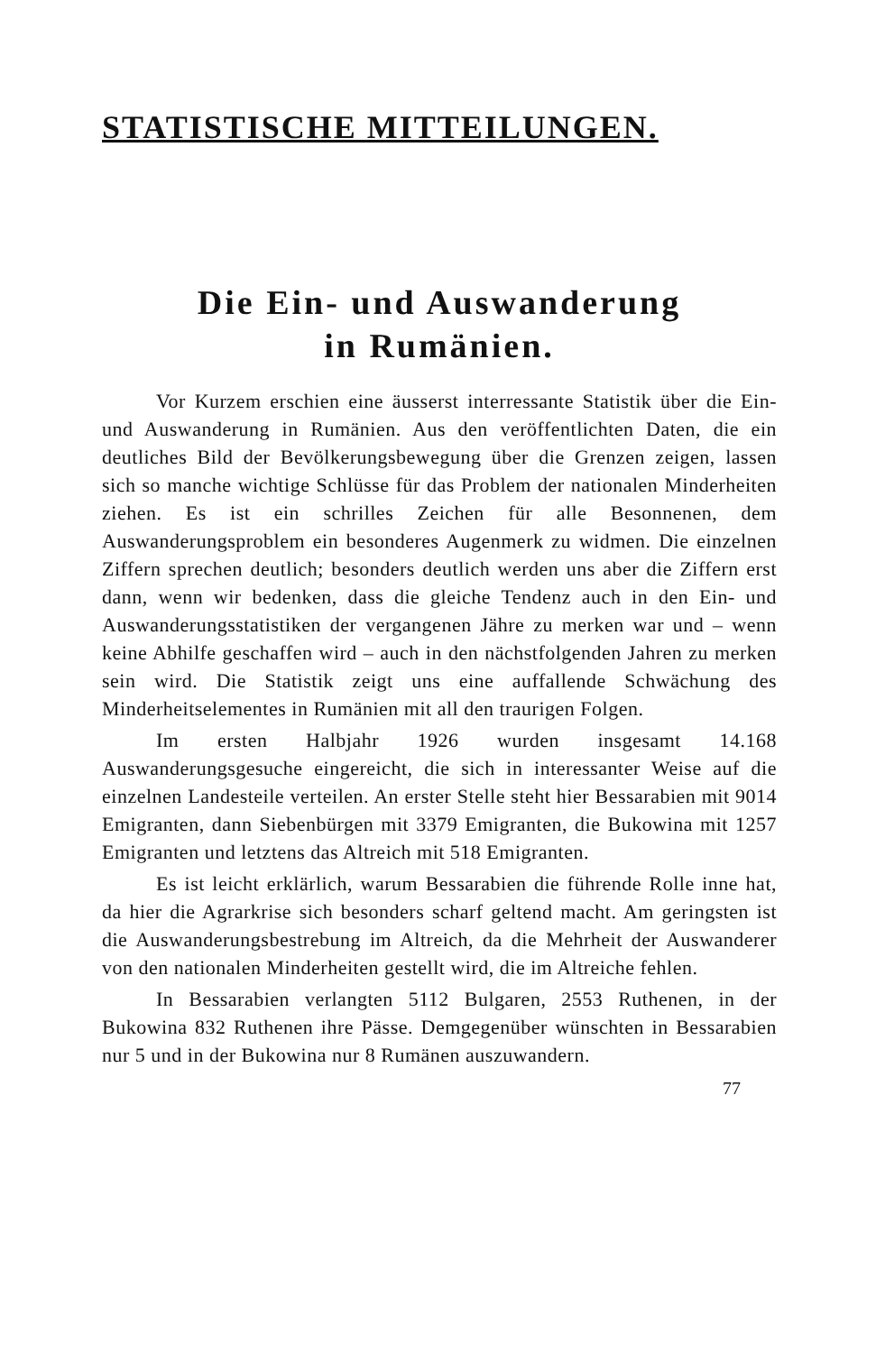STATISTISCHE MITTEILUNGEN.
Die Ein- und Auswanderung
in Rumänien.
Vor Kurzem erschien eine äusserst interressante Statistik über die Ein- und Auswanderung in Rumänien. Aus den veröffentlichten Daten, die ein deutliches Bild der Bevölkerungsbewegung über die Grenzen zeigen, lassen sich so manche wichtige Schlüsse für das Problem der nationalen Minderheiten ziehen. Es ist ein schrilles Zeichen für alle Besonnenen, dem Auswanderungsproblem ein besonderes Augenmerk zu widmen. Die einzelnen Ziffern sprechen deutlich; besonders deutlich werden uns aber die Ziffern erst dann, wenn wir bedenken, dass die gleiche Tendenz auch in den Ein- und Auswanderungsstatistiken der vergangenen Jähre zu merken war und – wenn keine Abhilfe geschaffen wird – auch in den nächstfolgenden Jahren zu merken sein wird. Die Statistik zeigt uns eine auffallende Schwächung des Minderheitselementes in Rumänien mit all den traurigen Folgen.
Im ersten Halbjahr 1926 wurden insgesamt 14.168 Auswanderungsgesuche eingereicht, die sich in interessanter Weise auf die einzelnen Landesteile verteilen. An erster Stelle steht hier Bessarabien mit 9014 Emigranten, dann Siebenbürgen mit 3379 Emigranten, die Bukowina mit 1257 Emigranten und letztens das Altreich mit 518 Emigranten.
Es ist leicht erklärlich, warum Bessarabien die führende Rolle inne hat, da hier die Agrarkrise sich besonders scharf geltend macht. Am geringsten ist die Auswanderungsbestrebung im Altreich, da die Mehrheit der Auswanderer von den nationalen Minderheiten gestellt wird, die im Altreiche fehlen.
In Bessarabien verlangten 5112 Bulgaren, 2553 Ruthenen, in der Bukowina 832 Ruthenen ihre Pässe. Demgegenüber wünschten in Bessarabien nur 5 und in der Bukowina nur 8 Rumänen auszuwandern.
77